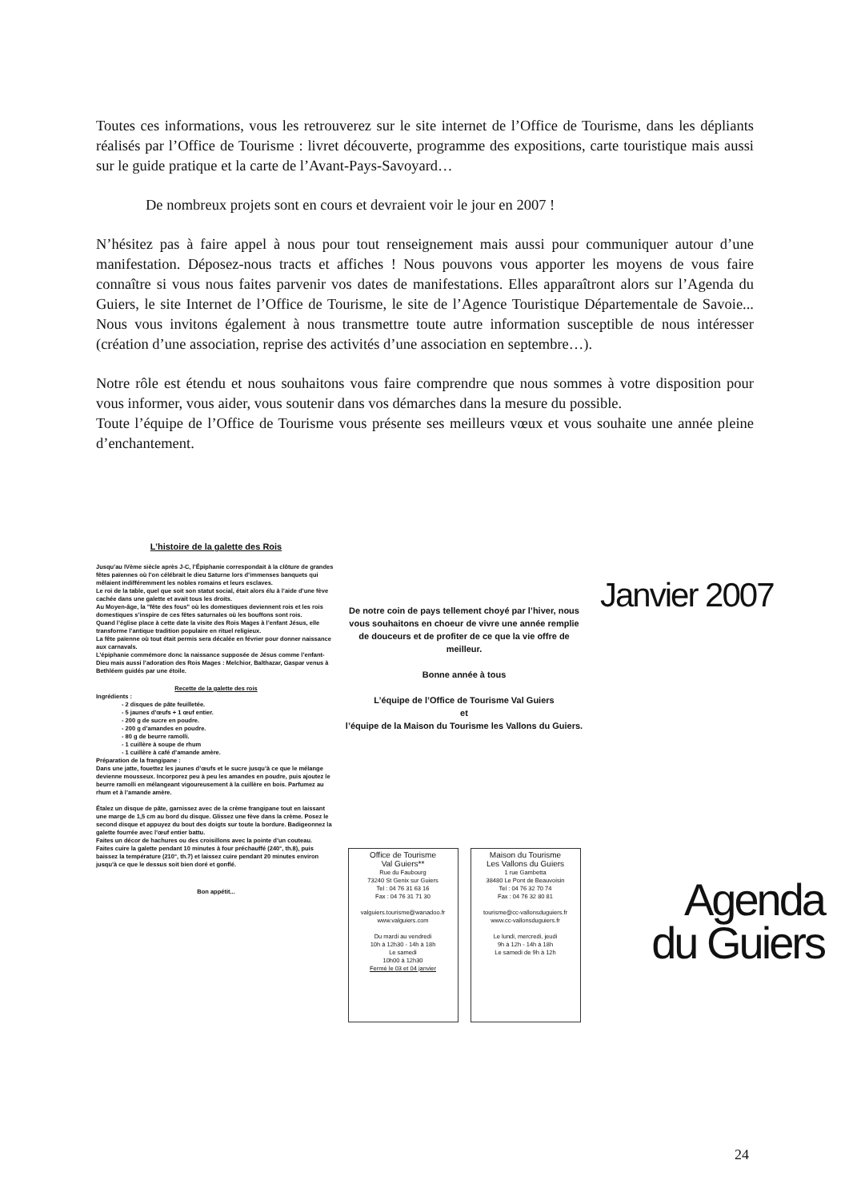Toutes ces informations, vous les retrouverez sur le site internet de l’Office de Tourisme, dans les dépliants réalisés par l’Office de Tourisme : livret découverte, programme des expositions, carte touristique mais aussi sur le guide pratique et la carte de l’Avant-Pays-Savoyard…
De nombreux projets sont en cours et devraient voir le jour en 2007 !
N’hésitez pas à faire appel à nous pour tout renseignement mais aussi pour communiquer autour d’une manifestation. Déposez-nous tracts et affiches ! Nous pouvons vous apporter les moyens de vous faire connaître si vous nous faites parvenir vos dates de manifestations. Elles apparaîtront alors sur l’Agenda du Guiers, le site Internet de l’Office de Tourisme, le site de l’Agence Touristique Départementale de Savoie... Nous vous invitons également à nous transmettre toute autre information susceptible de nous intéresser (création d’une association, reprise des activités d’une association en septembre…).
Notre rôle est étendu et nous souhaitons vous faire comprendre que nous sommes à votre disposition pour vous informer, vous aider, vous soutenir dans vos démarches dans la mesure du possible.
Toute l’équipe de l’Office de Tourisme vous présente ses meilleurs vœux et vous souhaite une année pleine d’enchantement.
L’histoire de la galette des Rois
Jusqu’au IVème siècle après J-C, l’Épiphanie correspondait à la clôture de grandes fêtes païennes où l’on célébrait le dieu Saturne lors d’immenses banquets qui mêlaient indifféremment les nobles romains et leurs esclaves.
Le roi de la table, quel que soit son statut social, était alors élu à l’aide d’une fève cachée dans une galette et avait tous les droits.
Au Moyen-âge, la "fête des fous" où les domestiques deviennent rois et les rois domestiques s’inspire de ces fêtes saturnales où les bouffons sont rois.
Quand l’église place à cette date la visite des Rois Mages à l’enfant Jésus, elle transforme l’antique tradition populaire en rituel religieux.
La fête païenne où tout était permis sera décalée en février pour donner naissance aux carnavals.
L’épiphanie commémore donc la naissance supposée de Jésus comme l’enfant-Dieu mais aussi l’adoration des Rois Mages : Melchior, Balthazar, Gaspar venus à Bethléem guidés par une étoile.
Recette de la galette des rois
Ingrédients :
- 2 disques de pâte feuilletée.
- 5 jaunes d’œufs + 1 œuf entier.
- 200 g de sucre en poudre.
- 200 g d’amandes en poudre.
- 80 g de beurre ramolli.
- 1 cuillère à soupe de rhum
- 1 cuillère à café d’amande amère.
Préparation de la frangipane :
Dans une jatte, fouettez les jaunes d’œufs et le sucre jusqu’à ce que le mélange devienne mousseux. Incorporez peu à peu les amandes en poudre, puis ajoutez le beurre ramolli en mélangeant vigoureusement à la cuillère en bois. Parfumez au rhum et à l’amande amère.
Étalez un disque de pâte, garnissez avec de la crème frangipane tout en laissant une marge de 1,5 cm au bord du disque. Glissez une fève dans la crème. Posez le second disque et appuyez du bout des doigts sur toute la bordure. Badigeonnez la galette fourrée avec l’œuf entier battu.
Faites un décor de hachures ou des croisillons avec la pointe d’un couteau.
Faites cuire la galette pendant 10 minutes à four préchauffé (240°, th.8), puis baissez la température (210°, th.7) et laissez cuire pendant 20 minutes environ jusqu’à ce que le dessus soit bien doré et gonflé.
Bon appétit...
De notre coin de pays tellement choyé par l’hiver, nous vous souhaitons en choeur de vivre une année remplie de douceurs et de profiter de ce que la vie offre de meilleur.
Bonne année à tous
L’équipe de l’Office de Tourisme Val Guiers
et
l’équipe de la Maison du Tourisme les Vallons du Guiers.
Office de Tourisme
Val Guiers**
Rue du Faubourg
73240 St Genix sur Guiers
Tel : 04 76 31 63 16
Fax : 04 76 31 71 30
valguiers.tourisme@wanadoo.fr
www.valguiers.com
Du mardi au vendredi
10h à 12h30 - 14h à 18h
Le samedi
10h00 à 12h30
Fermé le 03 et 04 janvier
Maison du Tourisme
Les Vallons du Guiers
1 rue Gambetta
38480 Le Pont de Beauvoisin
Tel : 04 76 32 70 74
Fax : 04 76 32 80 81
tourisme@cc-vallonsduguiers.fr
www.cc-vallonsduguiers.fr
Le lundi, mercredi, jeudi
9h à 12h - 14h à 18h
Le samedi de 9h à 12h
Janvier 2007
Agenda
du Guiers
24